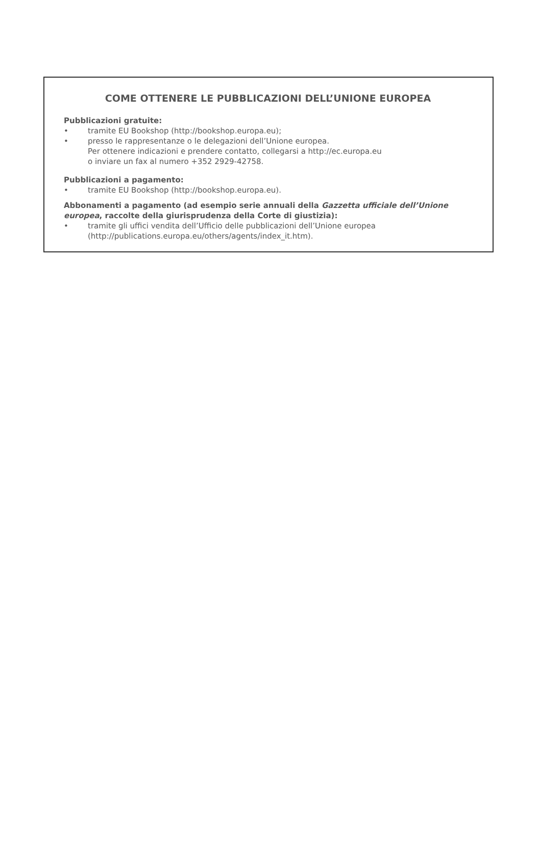COME OTTENERE LE PUBBLICAZIONI DELL’UNIONE EUROPEA
Pubblicazioni gratuite:
• tramite EU Bookshop (http://bookshop.europa.eu);
• presso le rappresentanze o le delegazioni dell’Unione europea.
Per ottenere indicazioni e prendere contatto, collegarsi a http://ec.europa.eu
o inviare un fax al numero +352 2929-42758.
Pubblicazioni a pagamento:
• tramite EU Bookshop (http://bookshop.europa.eu).
Abbonamenti a pagamento (ad esempio serie annuali della Gazzetta ufficiale dell’Unione europea, raccolte della giurisprudenza della Corte di giustizia):
• tramite gli uffici vendita dell’Ufficio delle pubblicazioni dell’Unione europea
(http://publications.europa.eu/others/agents/index_it.htm).